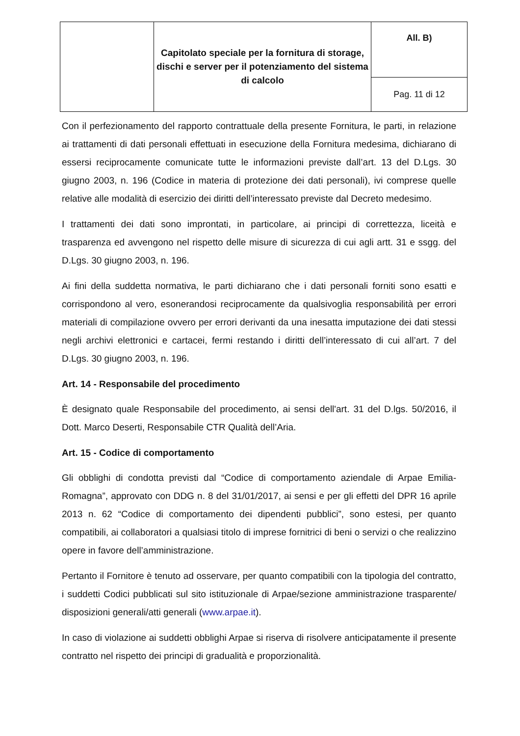| | Capitolato speciale per la fornitura di storage, dischi e server per il potenziamento del sistema di calcolo | All. B) |
| | | Pag. 11 di 12 |
Con il perfezionamento del rapporto contrattuale della presente Fornitura, le parti, in relazione ai trattamenti di dati personali effettuati in esecuzione della Fornitura medesima, dichiarano di essersi reciprocamente comunicate tutte le informazioni previste dall’art. 13 del D.Lgs. 30 giugno 2003, n. 196 (Codice in materia di protezione dei dati personali), ivi comprese quelle relative alle modalità di esercizio dei diritti dell’interessato previste dal Decreto medesimo.
I trattamenti dei dati sono improntati, in particolare, ai principi di correttezza, liceità e trasparenza ed avvengono nel rispetto delle misure di sicurezza di cui agli artt. 31 e ssgg. del D.Lgs. 30 giugno 2003, n. 196.
Ai fini della suddetta normativa, le parti dichiarano che i dati personali forniti sono esatti e corrispondono al vero, esonerandosi reciprocamente da qualsivoglia responsabilità per errori materiali di compilazione ovvero per errori derivanti da una inesatta imputazione dei dati stessi negli archivi elettronici e cartacei, fermi restando i diritti dell’interessato di cui all’art. 7 del D.Lgs. 30 giugno 2003, n. 196.
Art. 14 - Responsabile del procedimento
È designato quale Responsabile del procedimento, ai sensi dell'art. 31 del D.lgs. 50/2016, il Dott. Marco Deserti, Responsabile CTR Qualità dell’Aria.
Art. 15 - Codice di comportamento
Gli obblighi di condotta previsti dal “Codice di comportamento aziendale di Arpae Emilia-Romagna”, approvato con DDG n. 8 del 31/01/2017, ai sensi e per gli effetti del DPR 16 aprile 2013 n. 62 “Codice di comportamento dei dipendenti pubblici”, sono estesi, per quanto compatibili, ai collaboratori a qualsiasi titolo di imprese fornitrici di beni o servizi o che realizzino opere in favore dell’amministrazione.
Pertanto il Fornitore è tenuto ad osservare, per quanto compatibili con la tipologia del contratto, i suddetti Codici pubblicati sul sito istituzionale di Arpae/sezione amministrazione trasparente/ disposizioni generali/atti generali (www.arpae.it).
In caso di violazione ai suddetti obblighi Arpae si riserva di risolvere anticipatamente il presente contratto nel rispetto dei principi di gradualità e proporzionalità.